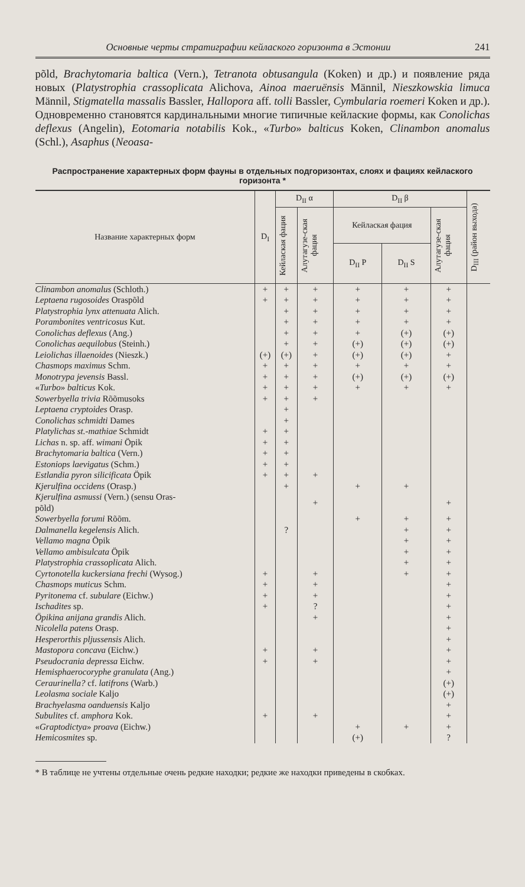Основные черты стратиграфии кейлаского горизонта в Эстонии 241
põld, Brachytomaria baltica (Vern.), Tetranota obtusangula (Koken) и др.) и появление ряда новых (Platystrophia crassoplicata Alichova, Ainoa maeruënsis Männil, Nieszkowskia limuca Männil, Stigmatella massalis Bassler, Hallopora aff. tolli Bassler, Cymbularia roemeri Koken и др.). Одновременно становятся кардинальными многие типичные кейлаские формы, как Conolichas deflexus (Angelin), Eotomaria notabilis Kok., «Turbo» balticus Koken, Clinambon anomalus (Schl.), Asaphus (Neoasa-
Распространение характерных форм фауны в отдельных подгоризонтах, слоях и фациях кейлаского горизонта *
| Название характерных форм | D<sub>I</sub> | D<sub>II</sub> α | | D<sub>II</sub> β | | | D<sub>III</sub> (район выхода) |
| --- | --- | --- | --- | --- | --- | --- | --- |
| | | Кейлаская фация | Алутагузе-ская фация | Кейлаская фация | | Алутагузе-ская фация | |
| | | | | D<sub>II</sub> P | D<sub>II</sub> S | | |
| Clinambon anomalus (Schloth.) | + | + | + | + | + | + | |
| Leptaena rugosoides Oraspõld | + | + | + | + | + | + | |
| Platystrophia lynx attenuata Alich. | | + | + | + | + | + | |
| Porambonites ventricosus Kut. | | + | + | + | + | + | |
| Conolichas deflexus (Ang.) | | + | + | + | (+) | (+) | |
| Conolichas aequilobus (Steinh.) | | + | + | (+) | (+) | (+) | |
| Leiolichas illaenoides (Nieszk.) | (+) | (+) | + | (+) | (+) | + | |
| Chasmops maximus Schm. | + | + | + | + | + | + | |
| Monotrypa jevensis Bassl. | + | + | + | (+) | (+) | (+) | |
| « Turbo » balticus Kok. | + | + | + | + | + | + | |
| Sowerbyella trivia Rõõmusoks | + | + | + | | | | |
| Leptaena cryptoides Orasp. | | + | | | | | |
| Conolichas schmidti Dames | | + | | | | | |
| Platylichas st.-mathiae Schmidt | + | + | | | | | |
| Lichas n. sp. aff. wimani Öpik | + | + | | | | | |
| Brachytomaria baltica (Vern.) | + | + | | | | | |
| Estoniops laevigatus (Schm.) | + | + | | | | | |
| Estlandia pyron silicificata Öpik | + | + | + | | | | |
| Kjerulfina occidens (Orasp.) | | + | | + | + | | |
| Kjerulfina asmussi (Vern.) (sensu Oras- põld) | | | + | | | + | |
| Sowerbyella forumi Rõõm. | | | | + | + | + | |
| Dalmanella kegelensis Alich. | | ? | | | + | + | |
| Vellamo magna Öpik | | | | | + | + | |
| Vellamo ambisulcata Öpik | | | | | + | + | |
| Platystrophia crassoplicata Alich. | | | | | + | + | |
| Cyrtonotella kuckersiana frechi (Wysog.) | + | | + | | + | + | |
| Chasmops muticus Schm. | + | | + | | | + | |
| Pyritonema cf. subulare (Eichw.) | + | | + | | | + | |
| Ischadites sp. | + | | ? | | | + | |
| Öpikina anijana grandis Alich. | | | + | | | + | |
| Nicolella patens Orasp. | | | | | | + | |
| Hesperorthis pljussensis Alich. | | | | | | + | |
| Mastopora concava (Eichw.) | + | | + | | | + | |
| Pseudocrania depressa Eichw. | + | | + | | | + | |
| Hemisphaerocoryphe granulata (Ang.) | | | | | | + | |
| Ceraurinella? cf. latifrons (Warb.) | | | | | | (+) | |
| Leolasma sociale Kaljo | | | | | | (+) | |
| Brachyelasma oanduensis Kaljo | | | | | | + | |
| Subulites cf. amphora Kok. | + | | + | | | + | |
| « Graptodictya » proava (Eichw.) | | | | + | + | + | |
| Hemicosmites sp. | | | | (+) | | ? | |
* В таблице не учтены отдельные очень редкие находки; редкие же находки приведены в скобках.